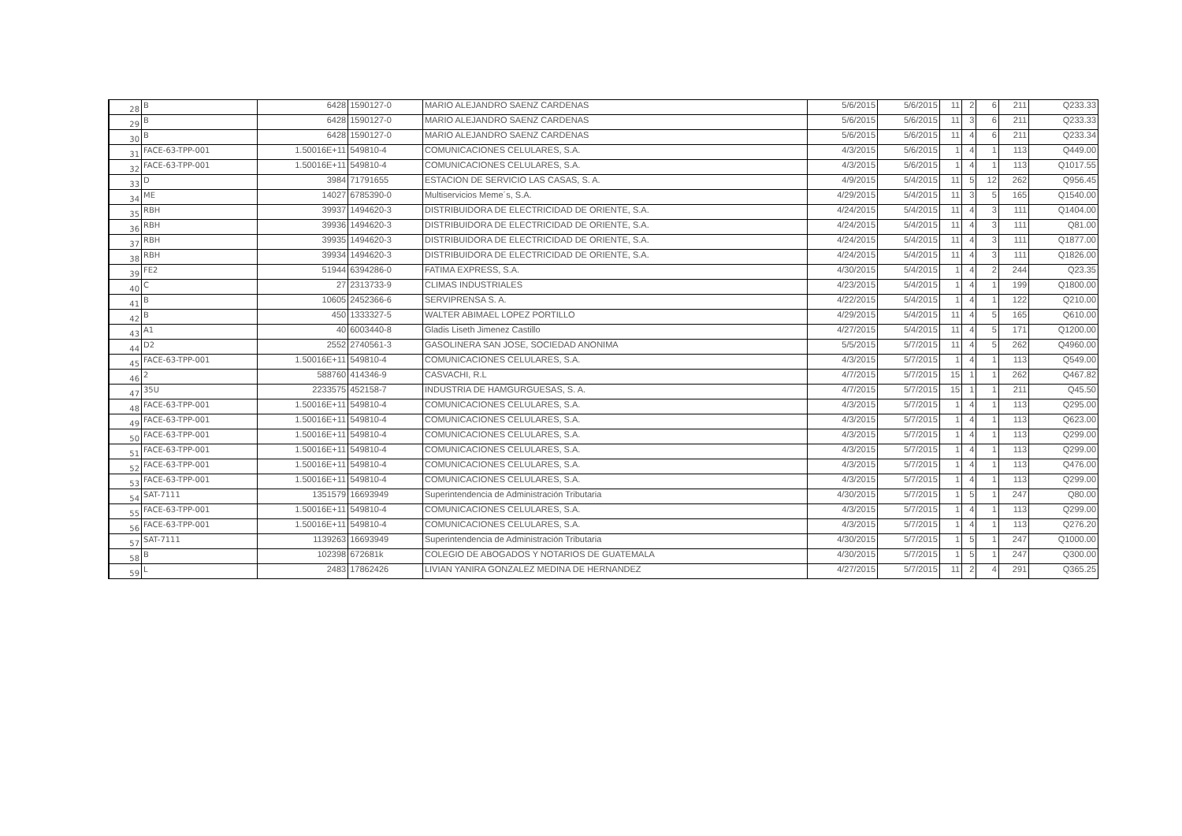| 28 | B | 6428 | 1590127-0 | MARIO ALEJANDRO SAENZ CARDENAS | 5/6/2015 | 5/6/2015 | 11 | 2 | 6 | 211 | Q233.33 |
| 29 | B | 6428 | 1590127-0 | MARIO ALEJANDRO SAENZ CARDENAS | 5/6/2015 | 5/6/2015 | 11 | 3 | 6 | 211 | Q233.33 |
| 30 | B | 6428 | 1590127-0 | MARIO ALEJANDRO SAENZ CARDENAS | 5/6/2015 | 5/6/2015 | 11 | 4 | 6 | 211 | Q233.34 |
| 31 | FACE-63-TPP-001 | 1.50016E+11 | 549810-4 | COMUNICACIONES CELULARES, S.A. | 4/3/2015 | 5/6/2015 | 1 | 4 | 1 | 113 | Q449.00 |
| 32 | FACE-63-TPP-001 | 1.50016E+11 | 549810-4 | COMUNICACIONES CELULARES, S.A. | 4/3/2015 | 5/6/2015 | 1 | 4 | 1 | 113 | Q1017.55 |
| 33 | D | 3984 | 71791655 | ESTACION DE SERVICIO LAS CASAS, S. A. | 4/9/2015 | 5/4/2015 | 11 | 5 | 12 | 262 | Q956.45 |
| 34 | ME | 14027 | 6785390-0 | Multiservicios Meme´s, S.A. | 4/29/2015 | 5/4/2015 | 11 | 3 | 5 | 165 | Q1540.00 |
| 35 | RBH | 39937 | 1494620-3 | DISTRIBUIDORA DE ELECTRICIDAD DE ORIENTE, S.A. | 4/24/2015 | 5/4/2015 | 11 | 4 | 3 | 111 | Q1404.00 |
| 36 | RBH | 39936 | 1494620-3 | DISTRIBUIDORA DE ELECTRICIDAD DE ORIENTE, S.A. | 4/24/2015 | 5/4/2015 | 11 | 4 | 3 | 111 | Q81.00 |
| 37 | RBH | 39935 | 1494620-3 | DISTRIBUIDORA DE ELECTRICIDAD DE ORIENTE, S.A. | 4/24/2015 | 5/4/2015 | 11 | 4 | 3 | 111 | Q1877.00 |
| 38 | RBH | 39934 | 1494620-3 | DISTRIBUIDORA DE ELECTRICIDAD DE ORIENTE, S.A. | 4/24/2015 | 5/4/2015 | 11 | 4 | 3 | 111 | Q1826.00 |
| 39 | FE2 | 51944 | 6394286-0 | FATIMA EXPRESS, S.A. | 4/30/2015 | 5/4/2015 | 1 | 4 | 2 | 244 | Q23.35 |
| 40 | C | 27 | 2313733-9 | CLIMAS INDUSTRIALES | 4/23/2015 | 5/4/2015 | 1 | 4 | 1 | 199 | Q1800.00 |
| 41 | B | 10605 | 2452366-6 | SERVIPRENSA S. A. | 4/22/2015 | 5/4/2015 | 1 | 4 | 1 | 122 | Q210.00 |
| 42 | B | 450 | 1333327-5 | WALTER ABIMAEL LOPEZ PORTILLO | 4/29/2015 | 5/4/2015 | 11 | 4 | 5 | 165 | Q610.00 |
| 43 | A1 | 40 | 6003440-8 | Gladis Liseth Jimenez Castillo | 4/27/2015 | 5/4/2015 | 11 | 4 | 5 | 171 | Q1200.00 |
| 44 | D2 | 2552 | 2740561-3 | GASOLINERA SAN JOSE, SOCIEDAD ANONIMA | 5/5/2015 | 5/7/2015 | 11 | 4 | 5 | 262 | Q4960.00 |
| 45 | FACE-63-TPP-001 | 1.50016E+11 | 549810-4 | COMUNICACIONES CELULARES, S.A. | 4/3/2015 | 5/7/2015 | 1 | 4 | 1 | 113 | Q549.00 |
| 46 | 2 | 588760 | 414346-9 | CASVACHI, R.L | 4/7/2015 | 5/7/2015 | 15 | 1 | 1 | 262 | Q467.82 |
| 47 | 35U | 2233575 | 452158-7 | INDUSTRIA DE HAMGURGUESAS, S. A. | 4/7/2015 | 5/7/2015 | 15 | 1 | 1 | 211 | Q45.50 |
| 48 | FACE-63-TPP-001 | 1.50016E+11 | 549810-4 | COMUNICACIONES CELULARES, S.A. | 4/3/2015 | 5/7/2015 | 1 | 4 | 1 | 113 | Q295.00 |
| 49 | FACE-63-TPP-001 | 1.50016E+11 | 549810-4 | COMUNICACIONES CELULARES, S.A. | 4/3/2015 | 5/7/2015 | 1 | 4 | 1 | 113 | Q623.00 |
| 50 | FACE-63-TPP-001 | 1.50016E+11 | 549810-4 | COMUNICACIONES CELULARES, S.A. | 4/3/2015 | 5/7/2015 | 1 | 4 | 1 | 113 | Q299.00 |
| 51 | FACE-63-TPP-001 | 1.50016E+11 | 549810-4 | COMUNICACIONES CELULARES, S.A. | 4/3/2015 | 5/7/2015 | 1 | 4 | 1 | 113 | Q299.00 |
| 52 | FACE-63-TPP-001 | 1.50016E+11 | 549810-4 | COMUNICACIONES CELULARES, S.A. | 4/3/2015 | 5/7/2015 | 1 | 4 | 1 | 113 | Q476.00 |
| 53 | FACE-63-TPP-001 | 1.50016E+11 | 549810-4 | COMUNICACIONES CELULARES, S.A. | 4/3/2015 | 5/7/2015 | 1 | 4 | 1 | 113 | Q299.00 |
| 54 | SAT-7111 | 1351579 | 16693949 | Superintendencia de Administración Tributaria | 4/30/2015 | 5/7/2015 | 1 | 5 | 1 | 247 | Q80.00 |
| 55 | FACE-63-TPP-001 | 1.50016E+11 | 549810-4 | COMUNICACIONES CELULARES, S.A. | 4/3/2015 | 5/7/2015 | 1 | 4 | 1 | 113 | Q299.00 |
| 56 | FACE-63-TPP-001 | 1.50016E+11 | 549810-4 | COMUNICACIONES CELULARES, S.A. | 4/3/2015 | 5/7/2015 | 1 | 4 | 1 | 113 | Q276.20 |
| 57 | SAT-7111 | 1139263 | 16693949 | Superintendencia de Administración Tributaria | 4/30/2015 | 5/7/2015 | 1 | 5 | 1 | 247 | Q1000.00 |
| 58 | B | 102398 | 672681k | COLEGIO DE ABOGADOS Y NOTARIOS DE GUATEMALA | 4/30/2015 | 5/7/2015 | 1 | 5 | 1 | 247 | Q300.00 |
| 59 | L | 2483 | 17862426 | LIVIAN YANIRA GONZALEZ MEDINA DE HERNANDEZ | 4/27/2015 | 5/7/2015 | 11 | 2 | 4 | 291 | Q365.25 |